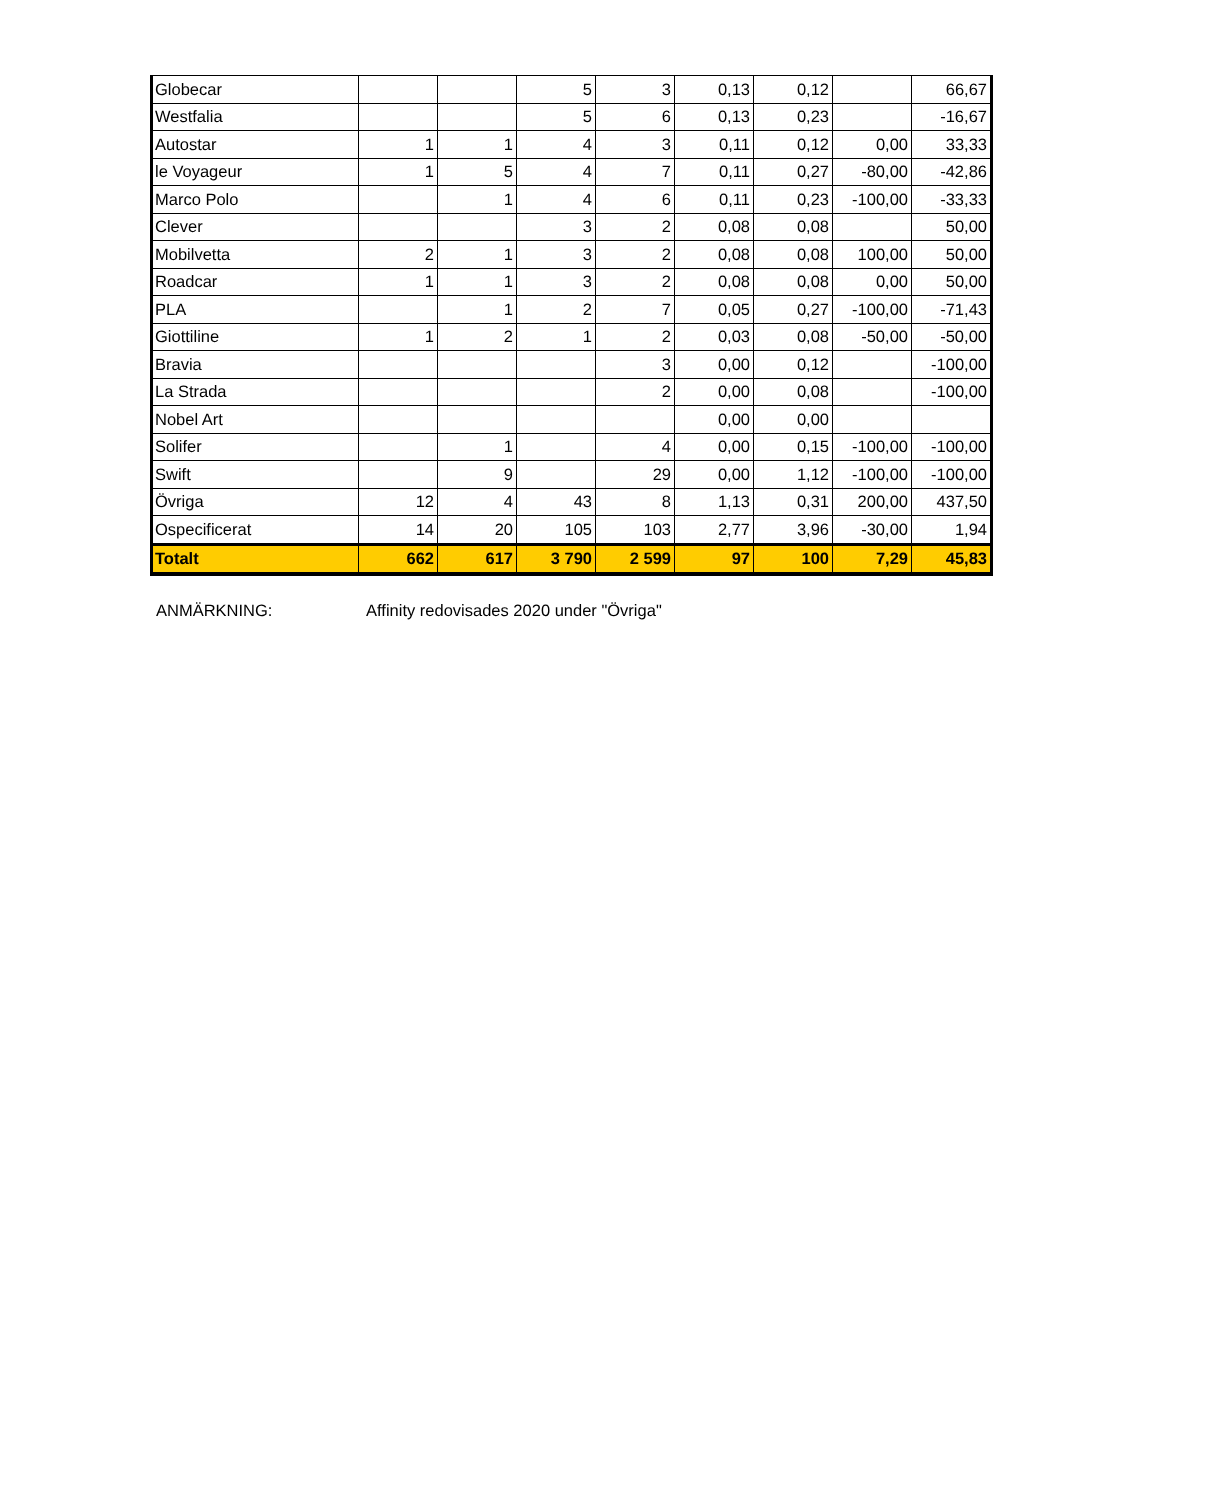| Globecar | | | 5 | 3 | 0,13 | 0,12 | | 66,67 |
| Westfalia | | | 5 | 6 | 0,13 | 0,23 | | -16,67 |
| Autostar | 1 | 1 | 4 | 3 | 0,11 | 0,12 | 0,00 | 33,33 |
| le Voyageur | 1 | 5 | 4 | 7 | 0,11 | 0,27 | -80,00 | -42,86 |
| Marco Polo | | 1 | 4 | 6 | 0,11 | 0,23 | -100,00 | -33,33 |
| Clever | | | 3 | 2 | 0,08 | 0,08 | | 50,00 |
| Mobilvetta | 2 | 1 | 3 | 2 | 0,08 | 0,08 | 100,00 | 50,00 |
| Roadcar | 1 | 1 | 3 | 2 | 0,08 | 0,08 | 0,00 | 50,00 |
| PLA | | 1 | 2 | 7 | 0,05 | 0,27 | -100,00 | -71,43 |
| Giottiline | 1 | 2 | 1 | 2 | 0,03 | 0,08 | -50,00 | -50,00 |
| Bravia | | | | 3 | 0,00 | 0,12 | | -100,00 |
| La Strada | | | | 2 | 0,00 | 0,08 | | -100,00 |
| Nobel Art | | | | | 0,00 | 0,00 | | |
| Solifer | | 1 | | 4 | 0,00 | 0,15 | -100,00 | -100,00 |
| Swift | | 9 | | 29 | 0,00 | 1,12 | -100,00 | -100,00 |
| Övriga | 12 | 4 | 43 | 8 | 1,13 | 0,31 | 200,00 | 437,50 |
| Ospecificerat | 14 | 20 | 105 | 103 | 2,77 | 3,96 | -30,00 | 1,94 |
| Totalt | 662 | 617 | 3 790 | 2 599 | 97 | 100 | 7,29 | 45,83 |
ANMÄRKNING: Affinity redovisades 2020 under "Övriga"